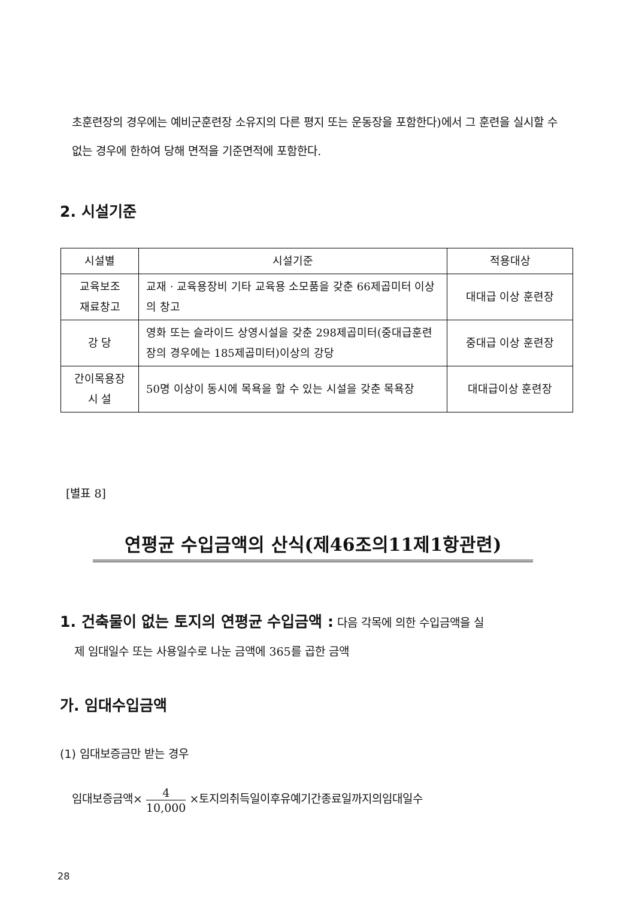초훈련장의 경우에는 예비군훈련장 소유지의 다른 평지 또는 운동장을 포함한다)에서 그 훈련을 실시할 수 없는 경우에 한하여 당해 면적을 기준면적에 포함한다.
2. 시설기준
| 시설별 | 시설기준 | 적용대상 |
| --- | --- | --- |
| 교육보조 재료창고 | 교재 · 교육용장비 기타 교육용 소모품을 갖춘 66제곱미터 이상의 창고 | 대대급 이상 훈련장 |
| 강 당 | 영화 또는 슬라이드 상영시설을 갖춘 298제곱미터(중대급훈련장의 경우에는 185제곱미터)이상의 강당 | 중대급 이상 훈련장 |
| 간이목용장 시 설 | 50명 이상이 동시에 목욕을 할 수 있는 시설을 갖춘 목욕장 | 대대급이상 훈련장 |
[별표 8]
연평균 수입금액의 산식(제46조의11제1항관련)
1. 건축물이 없는 토지의 연평균 수입금액 : 다음 각목에 의한 수입금액을 실
제 임대일수 또는 사용일수로 나눈 금액에 365를 곱한 금액
가. 임대수입금액
(1) 임대보증금만 받는 경우
임대보증금액× 4 10,000 ×토지의취득일이후유예기간종료일까지의임대일수
28